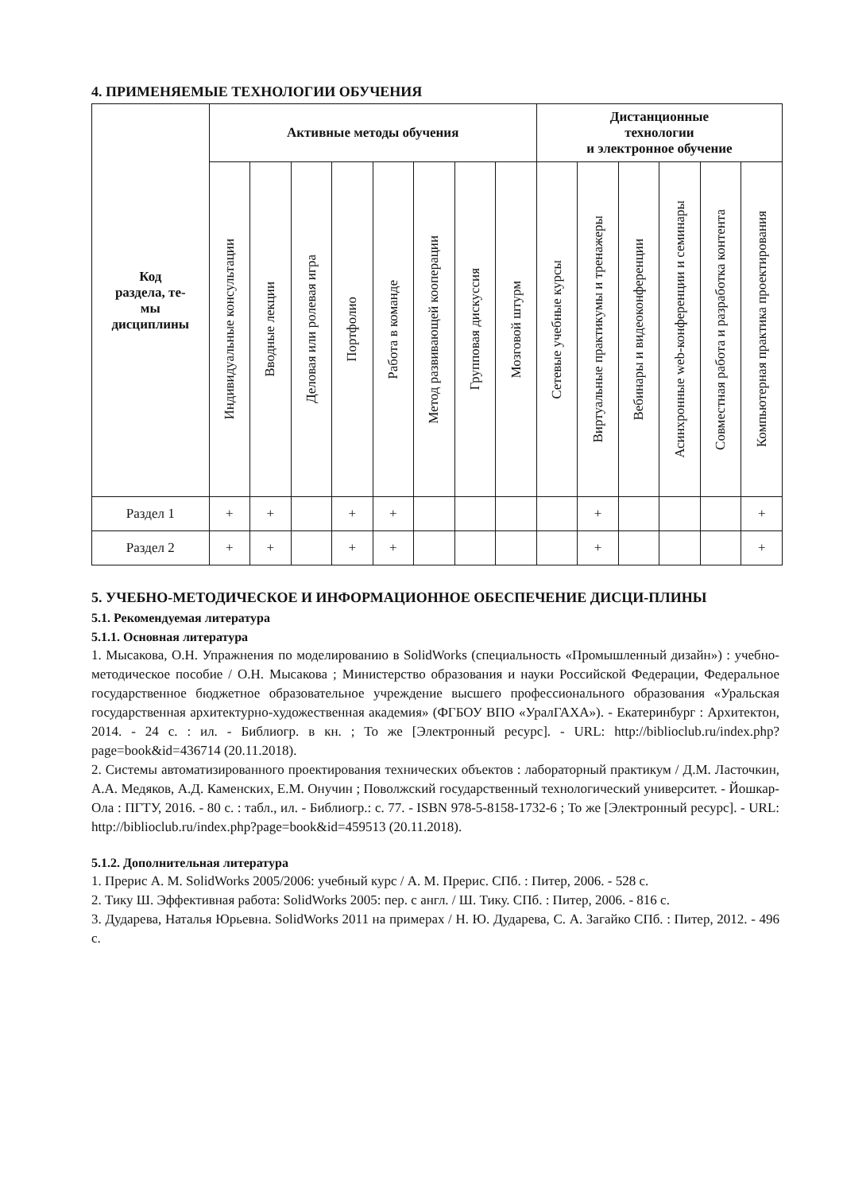4. ПРИМЕНЯЕМЫЕ ТЕХНОЛОГИИ ОБУЧЕНИЯ
| Код раздела, те- мы дисциплины | Активные методы обучения | | | | | | | | Дистанционные технологии и электронное обучение | | | | | |
| --- | --- | --- | --- | --- | --- | --- | --- | --- | --- | --- | --- | --- | --- | --- |
| | Индивидуальные консультации | Вводные лекции | Деловая или ролевая игра | Портфолио | Работа в команде | Метод развивающей кооперации | Групповая дискуссия | Мозговой штурм | Сетевые учебные курсы | Виртуальные практикумы и тренажеры | Вебинары и видеоконференции | Асинхронные web-конференции и семинары | Совместная работа и разработка контента | Компьютерная практика проектирования |
| Раздел 1 | + | + | | + | + | | | | | + | | | | + |
| Раздел 2 | + | + | | + | + | | | | | + | | | | + |
5. УЧЕБНО-МЕТОДИЧЕСКОЕ И ИНФОРМАЦИОННОЕ ОБЕСПЕЧЕНИЕ ДИСЦИ-ПЛИНЫ
5.1. Рекомендуемая литература
5.1.1. Основная литература
1. Мысакова, О.Н. Упражнения по моделированию в SolidWorks (специальность «Промышленный дизайн») : учебно-методическое пособие / О.Н. Мысакова ; Министерство образования и науки Российской Федерации, Федеральное государственное бюджетное образовательное учреждение высшего профессионального образования «Уральская государственная архитектурно-художественная академия» (ФГБОУ ВПО «УралГАХА»). - Екатеринбург : Архитектон, 2014. - 24 с. : ил. - Библиогр. в кн. ; То же [Электронный ресурс]. - URL: http://biblioclub.ru/index.php?page=book&id=436714 (20.11.2018).
2. Системы автоматизированного проектирования технических объектов : лабораторный практикум / Д.М. Ласточкин, А.А. Медяков, А.Д. Каменских, Е.М. Онучин ; Поволжский государственный технологический университет. - Йошкар-Ола : ПГТУ, 2016. - 80 с. : табл., ил. - Библиогр.: с. 77. - ISBN 978-5-8158-1732-6 ; То же [Электронный ресурс]. - URL: http://biblioclub.ru/index.php?page=book&id=459513 (20.11.2018).
5.1.2. Дополнительная литература
1. Прерис А. М. SolidWorks 2005/2006: учебный курс / А. М. Прерис. СПб. : Питер, 2006. - 528 с.
2. Тику Ш. Эффективная работа: SolidWorks 2005: пер. с англ. / Ш. Тику. СПб. : Питер, 2006. - 816 с.
3. Дударева, Наталья Юрьевна. SolidWorks 2011 на примерах / Н. Ю. Дударева, С. А. Загайко СПб. : Питер, 2012. - 496 с.